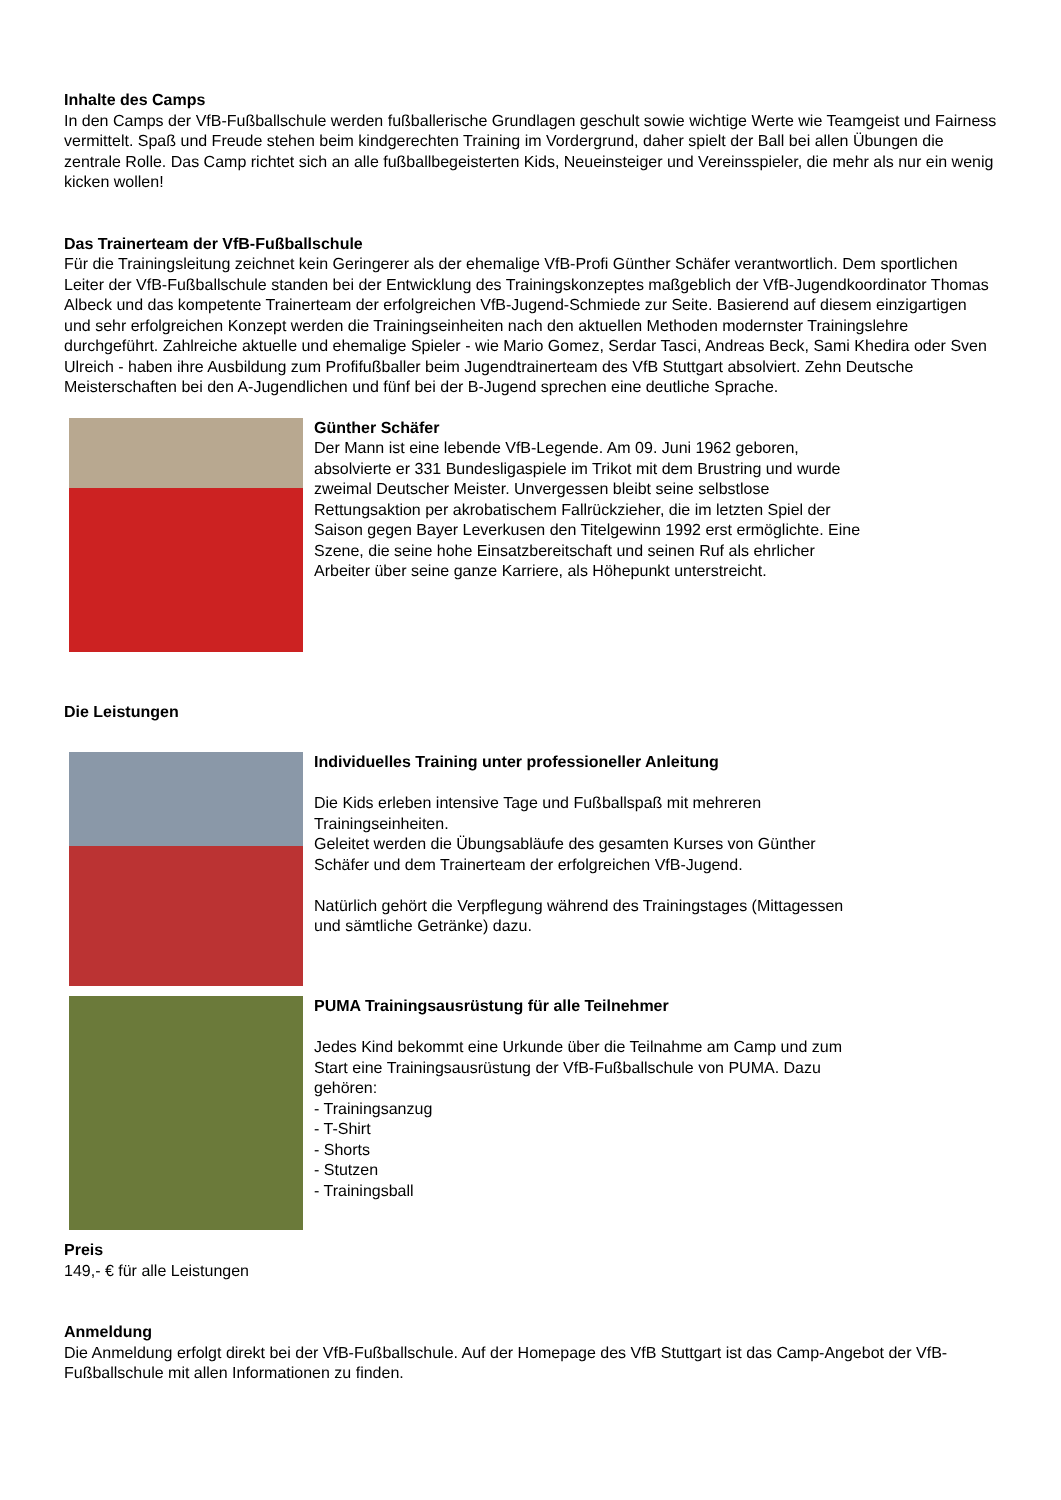Inhalte des Camps
In den Camps der VfB-Fußballschule werden fußballerische Grundlagen geschult sowie wichtige Werte wie Teamgeist und Fairness vermittelt. Spaß und Freude stehen beim kindgerechten Training im Vordergrund, daher spielt der Ball bei allen Übungen die zentrale Rolle. Das Camp richtet sich an alle fußballbegeisterten Kids, Neueinsteiger und Vereinsspieler, die mehr als nur ein wenig kicken wollen!
Das Trainerteam der VfB-Fußballschule
Für die Trainingsleitung zeichnet kein Geringerer als der ehemalige VfB-Profi Günther Schäfer verantwortlich. Dem sportlichen Leiter der VfB-Fußballschule standen bei der Entwicklung des Trainingskonzeptes maßgeblich der VfB-Jugendkoordinator Thomas Albeck und das kompetente Trainerteam der erfolgreichen VfB-Jugend-Schmiede zur Seite. Basierend auf diesem einzigartigen und sehr erfolgreichen Konzept werden die Trainingseinheiten nach den aktuellen Methoden modernster Trainingslehre durchgeführt. Zahlreiche aktuelle und ehemalige Spieler - wie Mario Gomez, Serdar Tasci, Andreas Beck, Sami Khedira oder Sven Ulreich - haben ihre Ausbildung zum Profifußballer beim Jugendtrainerteam des VfB Stuttgart absolviert. Zehn Deutsche Meisterschaften bei den A-Jugendlichen und fünf bei der B-Jugend sprechen eine deutliche Sprache.
Günther Schäfer
Der Mann ist eine lebende VfB-Legende. Am 09. Juni 1962 geboren, absolvierte er 331 Bundesligaspiele im Trikot mit dem Brustring und wurde zweimal Deutscher Meister. Unvergessen bleibt seine selbstlose Rettungsaktion per akrobatischem Fallrückzieher, die im letzten Spiel der Saison gegen Bayer Leverkusen den Titelgewinn 1992 erst ermöglichte. Eine Szene, die seine hohe Einsatzbereitschaft und seinen Ruf als ehrlicher Arbeiter über seine ganze Karriere, als Höhepunkt unterstreicht.
Die Leistungen
Individuelles Training unter professioneller Anleitung
Die Kids erleben intensive Tage und Fußballspaß mit mehreren Trainingseinheiten.
Geleitet werden die Übungsabläufe des gesamten Kurses von Günther Schäfer und dem Trainerteam der erfolgreichen VfB-Jugend.
Natürlich gehört die Verpflegung während des Trainingstages (Mittagessen und sämtliche Getränke) dazu.
PUMA Trainingsausrüstung für alle Teilnehmer
Jedes Kind bekommt eine Urkunde über die Teilnahme am Camp und zum Start eine Trainingsausrüstung der VfB-Fußballschule von PUMA. Dazu gehören:
- Trainingsanzug
- T-Shirt
- Shorts
- Stutzen
- Trainingsball
Preis
149,- € für alle Leistungen
Anmeldung
Die Anmeldung erfolgt direkt bei der VfB-Fußballschule. Auf der Homepage des VfB Stuttgart ist das Camp-Angebot der VfB-Fußballschule mit allen Informationen zu finden.